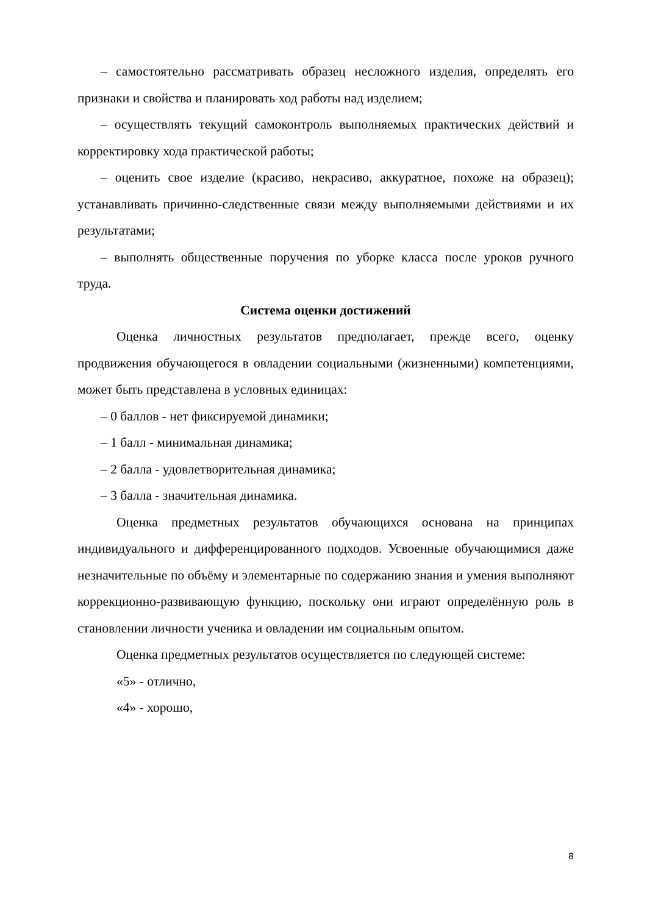– самостоятельно рассматривать образец несложного изделия, определять его признаки и свойства и планировать ход работы над изделием;
– осуществлять текущий самоконтроль выполняемых практических действий и корректировку хода практической работы;
– оценить свое изделие (красиво, некрасиво, аккуратное, похоже на образец); устанавливать причинно-следственные связи между выполняемыми действиями и их результатами;
– выполнять общественные поручения по уборке класса после уроков ручного труда.
Система оценки достижений
Оценка личностных результатов предполагает, прежде всего, оценку продвижения обучающегося в овладении социальными (жизненными) компетенциями, может быть представлена в условных единицах:
– 0 баллов - нет фиксируемой динамики;
– 1 балл - минимальная динамика;
– 2 балла - удовлетворительная динамика;
– 3 балла - значительная динамика.
Оценка предметных результатов обучающихся основана на принципах индивидуального и дифференцированного подходов. Усвоенные обучающимися даже незначительные по объёму и элементарные по содержанию знания и умения выполняют коррекционно-развивающую функцию, поскольку они играют определённую роль в становлении личности ученика и овладении им социальным опытом.
Оценка предметных результатов осуществляется по следующей системе:
«5» - отлично,
«4» - хорошо,
8